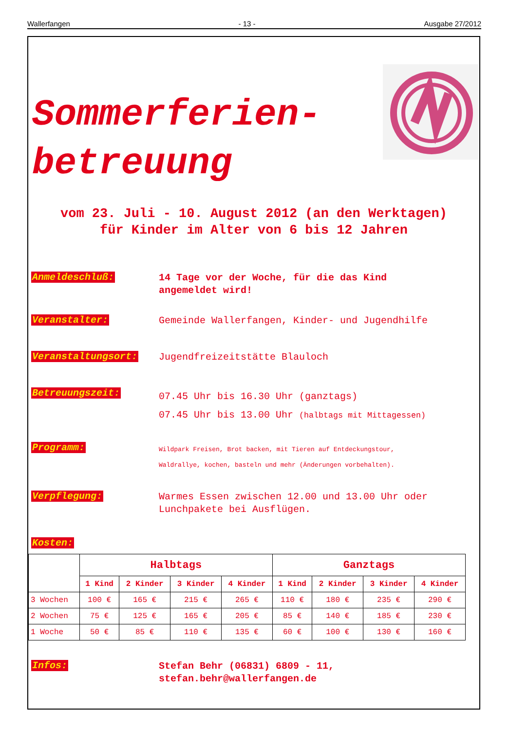Wallerfangen - 13 - Ausgabe 27/2012
Sommerferien-
betreuung
vom 23. Juli - 10. August 2012 (an den Werktagen)
für Kinder im Alter von 6 bis 12 Jahren
Anmeldeschluß:
14 Tage vor der Woche, für die das Kind
angemeldet wird!
Veranstalter:
Gemeinde Wallerfangen, Kinder- und Jugendhilfe
Veranstaltungsort:
Jugendfreizeitstätte Blauloch
Betreuungszeit:
07.45 Uhr bis 16.30 Uhr (ganztags)
07.45 Uhr bis 13.00 Uhr (halbtags mit Mittagessen)
Programm:
Wildpark Freisen, Brot backen, mit Tieren auf Entdeckungstour,
Waldrallye, kochen, basteln und mehr (Änderungen vorbehalten).
Verpflegung:
Warmes Essen zwischen 12.00 und 13.00 Uhr oder
Lunchpakete bei Ausflügen.
Kosten:
| | Halbtags | | | | Ganztags | | | |
| --- | --- | --- | --- | --- | --- | --- | --- | --- |
| | 1 Kind | 2 Kinder | 3 Kinder | 4 Kinder | 1 Kind | 2 Kinder | 3 Kinder | 4 Kinder |
| 3 Wochen | 100 € | 165 € | 215 € | 265 € | 110 € | 180 € | 235 € | 290 € |
| 2 Wochen | 75 € | 125 € | 165 € | 205 € | 85 € | 140 € | 185 € | 230 € |
| 1 Woche | 50 € | 85 € | 110 € | 135 € | 60 € | 100 € | 130 € | 160 € |
Infos:
Stefan Behr (06831) 6809 - 11,
stefan.behr@wallerfangen.de